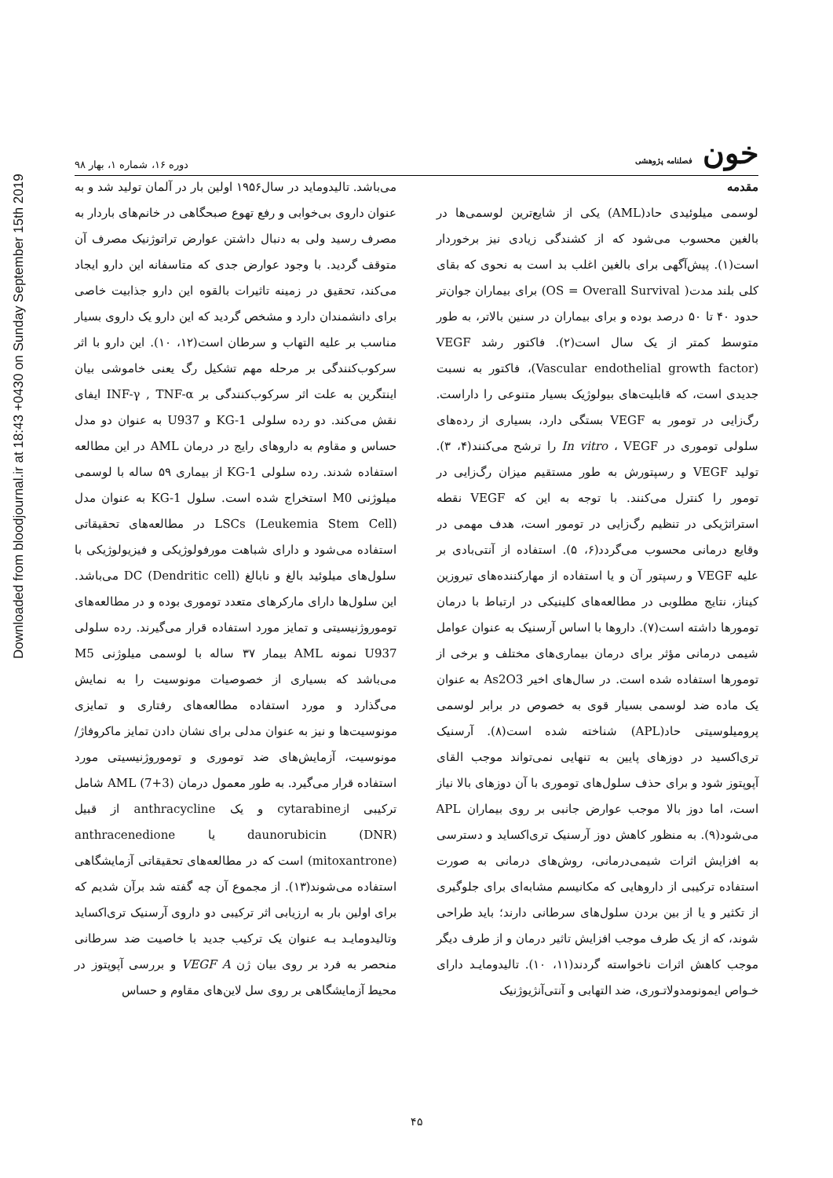Downloaded from bloodjournal.ir at 18:43 +0430 on Sunday September 15th 2019
خون فصلنامه پژوهشی
دوره ۱۶، شماره ۱، بهار ۹۸
مقدمه
لوسمی میلوئیدی حاد(AML) یکی از شایع‌ترین لوسمی‌ها در بالغین محسوب می‌شود که از کشندگی زیادی نیز برخوردار است(۱). پیش‌آگهی برای بالغین اغلب بد است به نحوی که بقای کلی بلند مدت( OS = Overall Survival) برای بیماران جوان‌تر حدود ۴۰ تا ۵۰ درصد بوده و برای بیماران در سنین بالاتر، به طور متوسط کمتر از یک سال است(۲). فاکتور رشد VEGF (Vascular endothelial growth factor)، فاکتور به نسبت جدیدی است، که قابلیت‌های بیولوژیک بسیار متنوعی را داراست. رگ‌زایی در تومور به VEGF بستگی دارد، بسیاری از رده‌های سلولی توموری در In vitro ، VEGF را ترشح می‌کنند(۴، ۳). تولید VEGF و رسپتورش به طور مستقیم میزان رگ‌زایی در تومور را کنترل می‌کنند. با توجه به این که VEGF نقطه استراتژیکی در تنظیم رگ‌زایی در تومور است، هدف مهمی در وقایع درمانی محسوب می‌گردد(۶، ۵). استفاده از آنتی‌بادی بر علیه VEGF و رسپتور آن و یا استفاده از مهارکننده‌های تیروزین کیناز، نتایج مطلوبی در مطالعه‌های کلینیکی در ارتباط با درمان تومورها داشته است(۷). داروها با اساس آرسنیک به عنوان عوامل شیمی درمانی مؤثر برای درمان بیماری‌های مختلف و برخی از تومورها استفاده شده است. در سال‌های اخیر As2O3 به عنوان یک ماده ضد لوسمی بسیار قوی به خصوص در برابر لوسمی پرومیلوسیتی حاد(APL) شناخته شده است(۸). آرسنیک تری‌اکسید در دوزهای پایین به تنهایی نمی‌تواند موجب القای آپوپتوز شود و برای حذف سلول‌های توموری با آن دوزهای بالا نیاز است، اما دوز بالا موجب عوارض جانبی بر روی بیماران APL می‌شود(۹). به منظور کاهش دوز آرسنیک تری‌اکساید و دسترسی به افزایش اثرات شیمی‌درمانی، روش‌های درمانی به صورت استفاده ترکیبی از داروهایی که مکانیسم مشابه‌ای برای جلوگیری از تکثیر و یا از بین بردن سلول‌های سرطانی دارند؛ باید طراحی شوند، که از یک طرف موجب افزایش تاثیر درمان و از طرف دیگر موجب کاهش اثرات ناخواسته گردند(۱۱، ۱۰). تالیدومایـد دارای خـواص ایمونومدولاتـوری، ضد التهابی و آنتی‌آنژیوژنیک
می‌باشد. تالیدوماید در سال۱۹۵۶ اولین بار در آلمان تولید شد و به عنوان داروی بی‌خوابی و رفع تهوع صبحگاهی در خانم‌های باردار به مصرف رسید ولی به دنبال داشتن عوارض تراتوژنیک مصرف آن متوقف گردید. با وجود عوارض جدی که متاسفانه این دارو ایجاد می‌کند، تحقیق در زمینه تاثیرات بالقوه این دارو جذابیت خاصی برای دانشمندان دارد و مشخص گردید که این دارو یک داروی بسیار مناسب بر علیه التهاب و سرطان است(۱۲، ۱۰). این دارو با اثر سرکوب‌کنندگی بر مرحله مهم تشکیل رگ یعنی خاموشی بیان اینتگرین به علت اثر سرکوب‌کنندگی بر INF-γ , TNF-α ایفای نقش می‌کند. دو رده سلولی KG-1 و U937 به عنوان دو مدل حساس و مقاوم به داروهای رایج در درمان AML در این مطالعه استفاده شدند. رده سلولی KG-1 از بیماری ۵۹ ساله با لوسمی میلوژنی M0 استخراج شده است. سلول KG-1 به عنوان مدل LSCs (Leukemia Stem Cell) در مطالعه‌های تحقیقاتی استفاده می‌شود و دارای شباهت مورفولوژیکی و فیزیولوژیکی با سلول‌های میلوئید بالغ و نابالغ DC (Dendritic cell) می‌باشد. این سلول‌ها دارای مارکرهای متعدد توموری بوده و در مطالعه‌های توموروژنیسیتی و تمایز مورد استفاده قرار می‌گیرند. رده سلولی U937 نمونه AML بیمار ۳۷ ساله با لوسمی میلوژنی M5 می‌باشد که بسیاری از خصوصیات مونوسیت را به نمایش می‌گذارد و مورد استفاده مطالعه‌های رفتاری و تمایزی مونوسیت‌ها و نیز به عنوان مدلی برای نشان دادن تمایز ماکروفاژ/ مونوسیت، آزمایش‌های ضد توموری و توموروژنیسیتی مورد استفاده قرار می‌گیرد. به طور معمول درمان AML (7+3) شامل ترکیبی ازcytarabine و یک anthracycline از قبیل daunorubicin (DNR) یا anthracenedione (mitoxantrone) است که در مطالعه‌های تحقیقاتی آزمایشگاهی استفاده می‌شوند(۱۳). از مجموع آن چه گفته شد برآن شدیم که برای اولین بار به ارزیابی اثر ترکیبی دو داروی آرسنیک تری‌اکساید وتالیدومایـد بـه عنوان یک ترکیب جدید با خاصیت ضد سرطانی منحصر به فرد بر روی بیان ژن VEGF A و بررسی آپوپتوز در محیط آزمایشگاهی بر روی سل لاین‌های مقاوم و حساس
۴۵